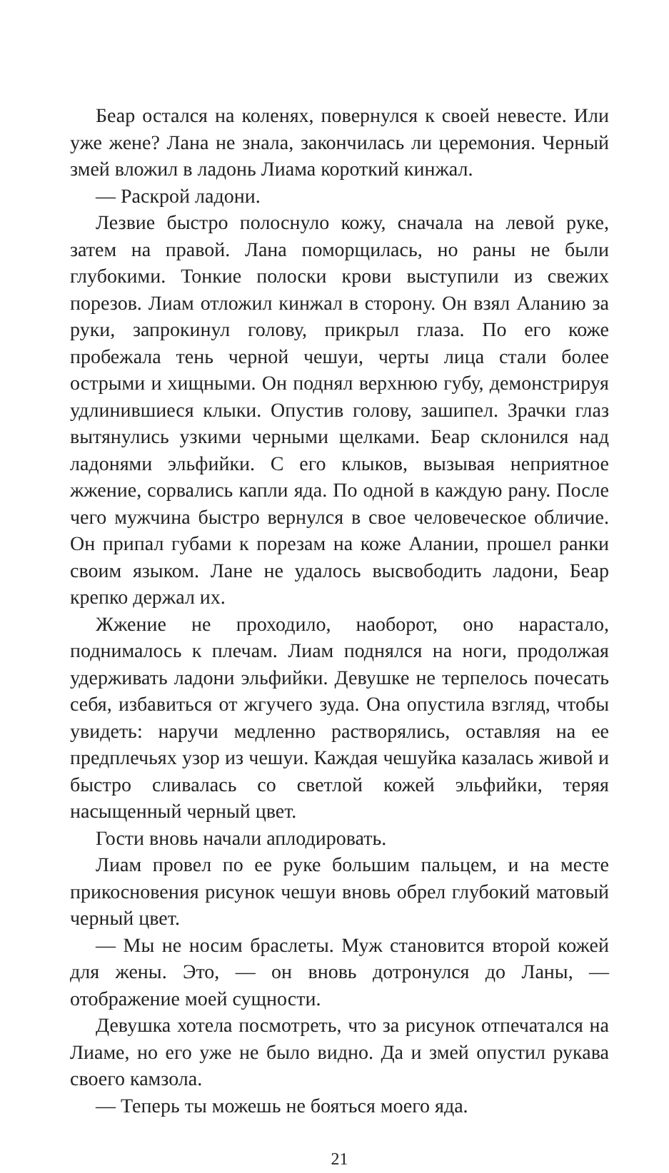Беар остался на коленях, повернулся к своей невесте. Или уже жене? Лана не знала, закончилась ли церемония. Черный змей вложил в ладонь Лиама короткий кинжал.
— Раскрой ладони.
Лезвие быстро полоснуло кожу, сначала на левой руке, затем на правой. Лана поморщилась, но раны не были глубокими. Тонкие полоски крови выступили из свежих порезов. Лиам отложил кинжал в сторону. Он взял Аланию за руки, запрокинул голову, прикрыл глаза. По его коже пробежала тень черной чешуи, черты лица стали более острыми и хищными. Он поднял верхнюю губу, демонстрируя удлинившиеся клыки. Опустив голову, зашипел. Зрачки глаз вытянулись узкими черными щелками. Беар склонился над ладонями эльфийки. С его клыков, вызывая неприятное жжение, сорвались капли яда. По одной в каждую рану. После чего мужчина быстро вернулся в свое человеческое обличие. Он припал губами к порезам на коже Алании, прошел ранки своим языком. Лане не удалось высвободить ладони, Беар крепко держал их.
Жжение не проходило, наоборот, оно нарастало, поднималось к плечам. Лиам поднялся на ноги, продолжая удерживать ладони эльфийки. Девушке не терпелось почесать себя, избавиться от жгучего зуда. Она опустила взгляд, чтобы увидеть: наручи медленно растворялись, оставляя на ее предплечьях узор из чешуи. Каждая чешуйка казалась живой и быстро сливалась со светлой кожей эльфийки, теряя насыщенный черный цвет.
Гости вновь начали аплодировать.
Лиам провел по ее руке большим пальцем, и на месте прикосновения рисунок чешуи вновь обрел глубокий матовый черный цвет.
— Мы не носим браслеты. Муж становится второй кожей для жены. Это, — он вновь дотронулся до Ланы, — отображение моей сущности.
Девушка хотела посмотреть, что за рисунок отпечатался на Лиаме, но его уже не было видно. Да и змей опустил рукава своего камзола.
— Теперь ты можешь не бояться моего яда.
21